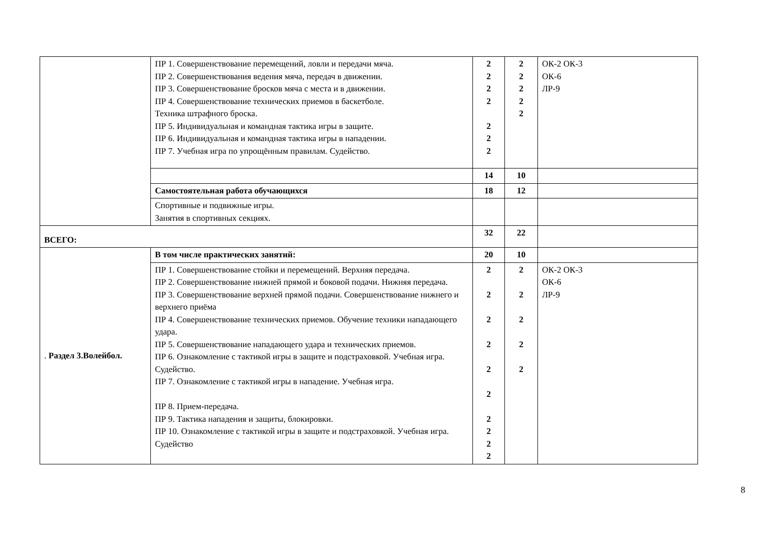| | ПР 1. Совершенствование перемещений, ловли и передачи мяча. ПР 2. Совершенствования ведения мяча, передач в движении. ПР 3. Совершенствование бросков мяча с места и в движении. ПР 4. Совершенствование технических приемов в баскетболе. Техника штрафного броска. ПР 5. Индивидуальная и командная тактика игры в защите. ПР 6. Индивидуальная и командная тактика игры в нападении. ПР 7. Учебная игра по упрощённым правилам. Судейство. | 2 2 2 2 2 2 2 | 2 2 2 2 2 | ОК-2 ОК-3 ОК-6 ЛР-9 |
| | | 14 | 10 | |
| | Самостоятельная работа обучающихся | 18 | 12 | |
| | Спортивные и подвижные игры. Занятия в спортивных секциях. | | | |
| ВСЕГО: | | 32 | 22 | |
| . Раздел 3.Волейбол. | В том числе практических занятий: | 20 | 10 | |
| | ПР 1. Совершенствование стойки и перемещений. Верхняя передача. ПР 2. Совершенствование нижней прямой и боковой подачи. Нижняя передача. ПР 3. Совершенствование верхней прямой подачи. Совершенствование нижнего и верхнего приёма ПР 4. Совершенствование технических приемов. Обучение техники нападающего удара. ПР 5. Совершенствование нападающего удара и технических приемов. ПР 6. Ознакомление с тактикой игры в защите и подстраховкой. Учебная игра. Судейство. ПР 7. Ознакомление с тактикой игры в нападение. Учебная игра. ПР 8. Прием-передача. ПР 9. Тактика нападения и защиты, блокировки. ПР 10. Ознакомление с тактикой игры в защите и подстраховкой. Учебная игра. Судейство | 2 2 2 2 2 2 2 2 2 2 | 2 2 2 2 2 | ОК-2 ОК-3 ОК-6 ЛР-9 |
8